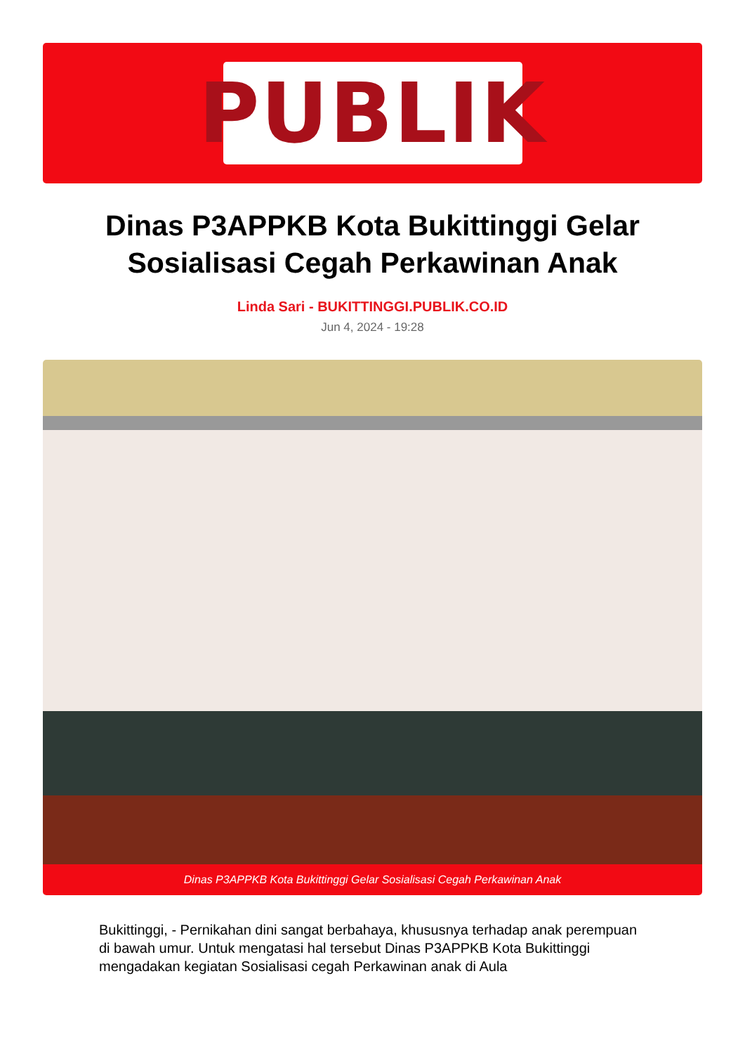PUBLIK
Dinas P3APPKB Kota Bukittinggi Gelar Sosialisasi Cegah Perkawinan Anak
Linda Sari - BUKITTINGGI.PUBLIK.CO.ID
Jun 4, 2024 - 19:28
Dinas P3APPKB Kota Bukittinggi Gelar Sosialisasi Cegah Perkawinan Anak
Bukittinggi, - Pernikahan dini sangat berbahaya, khususnya terhadap anak perempuan di bawah umur. Untuk mengatasi hal tersebut Dinas P3APPKB Kota Bukittinggi mengadakan kegiatan Sosialisasi cegah Perkawinan anak di Aula